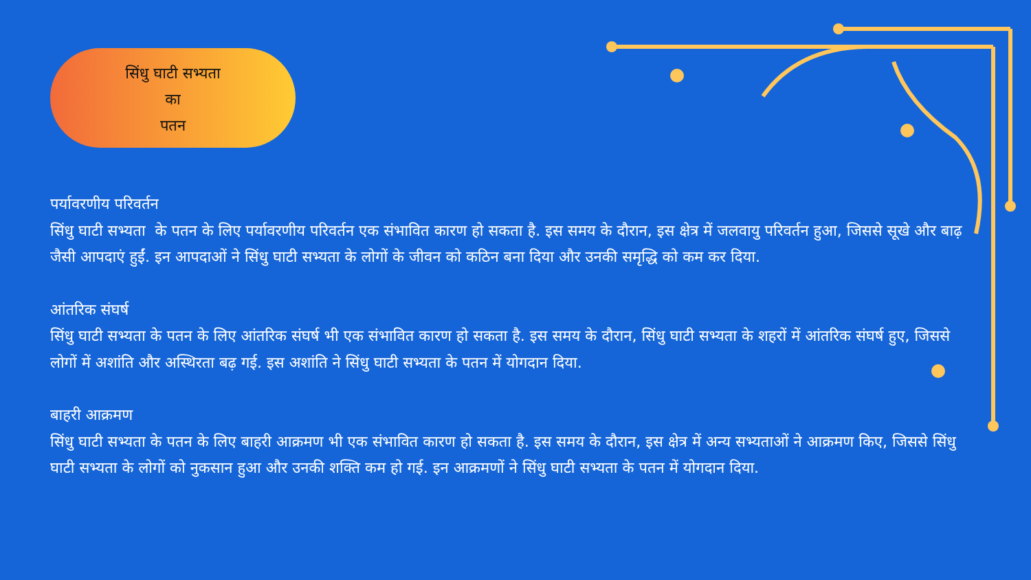सिंधु घाटी सभ्यता
का
पतन
पर्यावरणीय परिवर्तन
सिंधु घाटी सभ्यता के पतन के लिए पर्यावरणीय परिवर्तन एक संभावित कारण हो सकता है. इस समय के दौरान, इस क्षेत्र में जलवायु परिवर्तन हुआ, जिससे सूखे और बाढ़ जैसी आपदाएं हुईं. इन आपदाओं ने सिंधु घाटी सभ्यता के लोगों के जीवन को कठिन बना दिया और उनकी समृद्धि को कम कर दिया.
आंतरिक संघर्ष
सिंधु घाटी सभ्यता के पतन के लिए आंतरिक संघर्ष भी एक संभावित कारण हो सकता है. इस समय के दौरान, सिंधु घाटी सभ्यता के शहरों में आंतरिक संघर्ष हुए, जिससे लोगों में अशांति और अस्थिरता बढ़ गई. इस अशांति ने सिंधु घाटी सभ्यता के पतन में योगदान दिया.
बाहरी आक्रमण
सिंधु घाटी सभ्यता के पतन के लिए बाहरी आक्रमण भी एक संभावित कारण हो सकता है. इस समय के दौरान, इस क्षेत्र में अन्य सभ्यताओं ने आक्रमण किए, जिससे सिंधु घाटी सभ्यता के लोगों को नुकसान हुआ और उनकी शक्ति कम हो गई. इन आक्रमणों ने सिंधु घाटी सभ्यता के पतन में योगदान दिया.